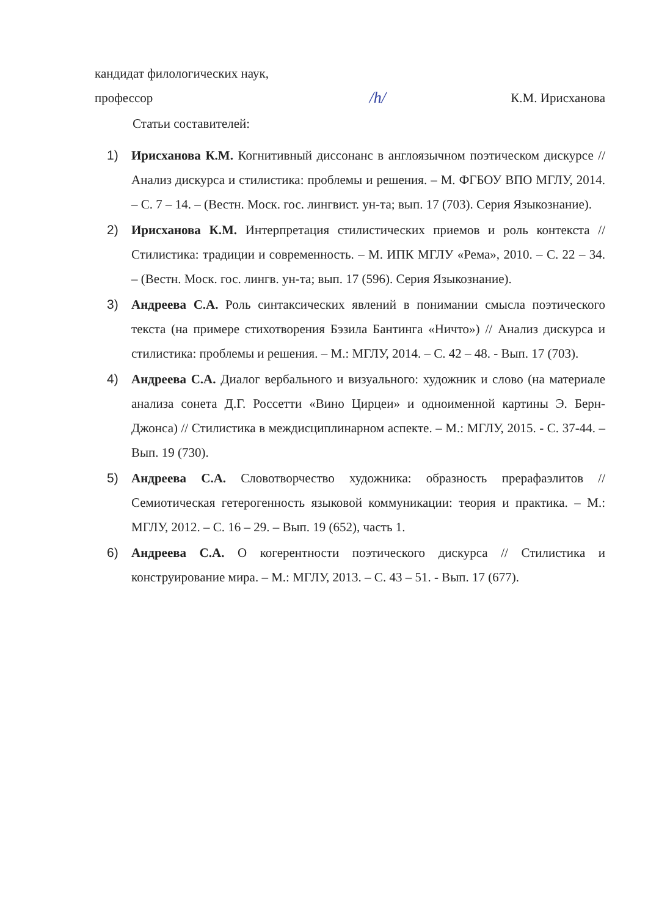кандидат филологических наук,
профессор /h/ К.М. Ирисханова
Статьи составителей:
1) Ирисханова К.М. Когнитивный диссонанс в англоязычном поэтическом дискурсе // Анализ дискурса и стилистика: проблемы и решения. – М. ФГБОУ ВПО МГЛУ, 2014. – С. 7 – 14. – (Вестн. Моск. гос. лингвист. ун-та; вып. 17 (703). Серия Языкознание).
2) Ирисханова К.М. Интерпретация стилистических приемов и роль контекста // Стилистика: традиции и современность. – М. ИПК МГЛУ «Рема», 2010. – С. 22 – 34. – (Вестн. Моск. гос. лингв. ун-та; вып. 17 (596). Серия Языкознание).
3) Андреева С.А. Роль синтаксических явлений в понимании смысла поэтического текста (на примере стихотворения Бэзила Бантинга «Ничто») // Анализ дискурса и стилистика: проблемы и решения. – М.: МГЛУ, 2014. – С. 42 – 48. - Вып. 17 (703).
4) Андреева С.А. Диалог вербального и визуального: художник и слово (на материале анализа сонета Д.Г. Россетти «Вино Цирцеи» и одноименной картины Э. Берн-Джонса) // Стилистика в междисциплинарном аспекте. – М.: МГЛУ, 2015. - С. 37-44. – Вып. 19 (730).
5) Андреева С.А. Словотворчество художника: образность прерафаэлитов // Семиотическая гетерогенность языковой коммуникации: теория и практика. – М.: МГЛУ, 2012. – С. 16 – 29. – Вып. 19 (652), часть 1.
6) Андреева С.А. О когерентности поэтического дискурса // Стилистика и конструирование мира. – М.: МГЛУ, 2013. – С. 43 – 51. - Вып. 17 (677).